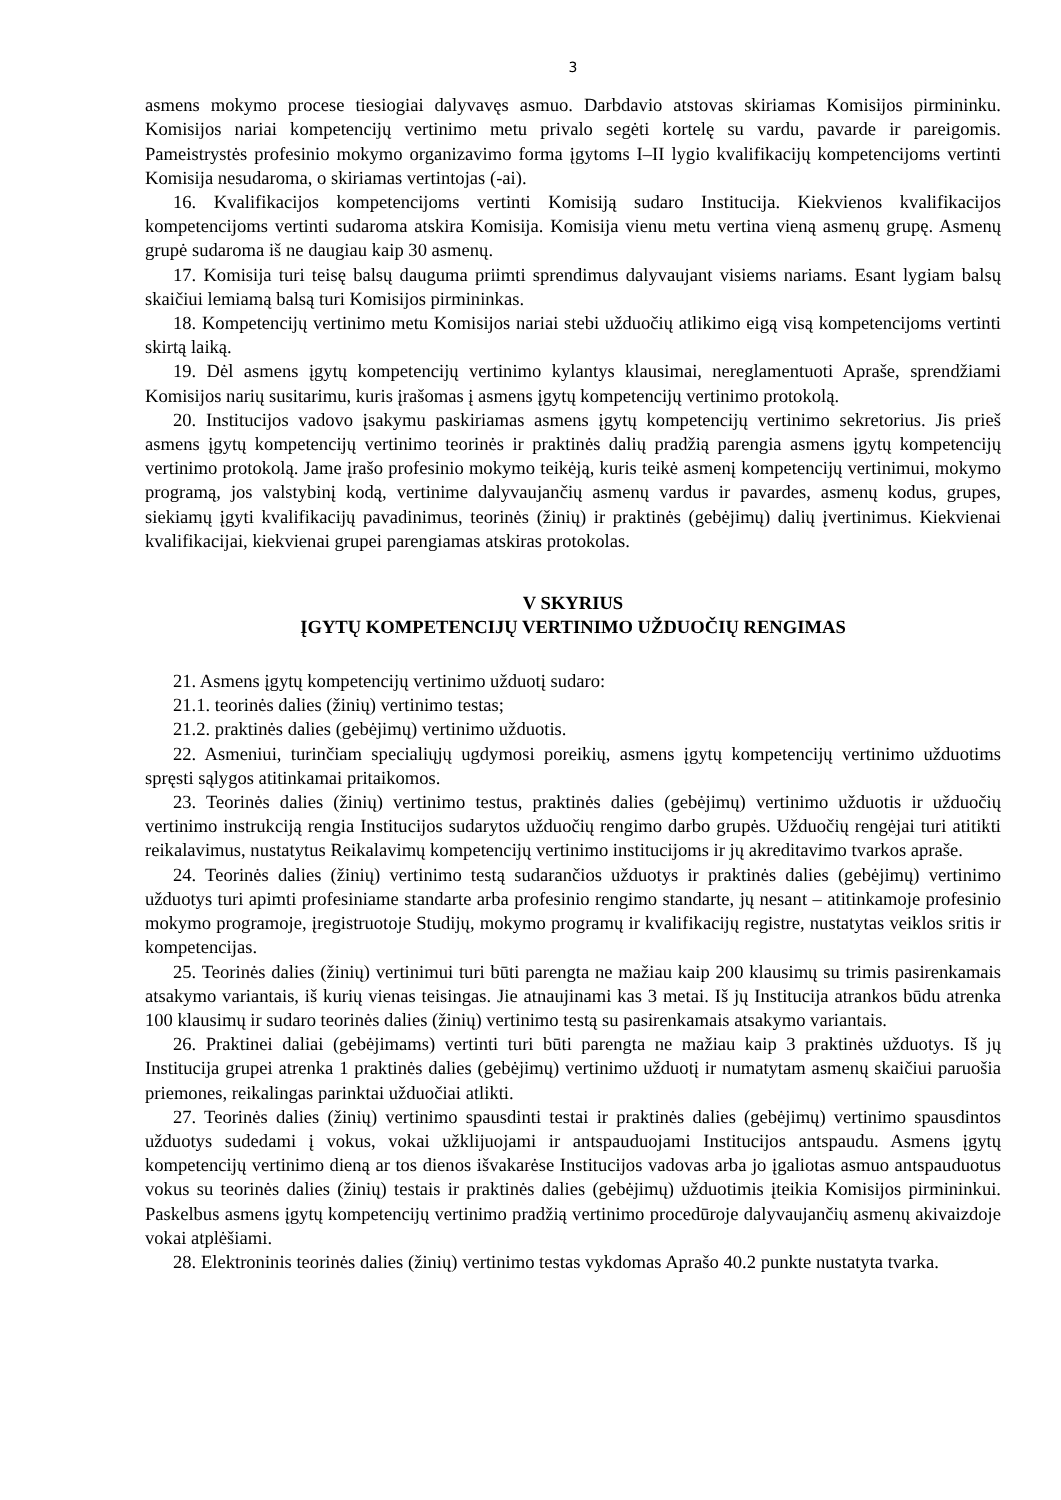3
asmens mokymo procese tiesiogiai dalyvavęs asmuo. Darbdavio atstovas skiriamas Komisijos pirmininku. Komisijos nariai kompetencijų vertinimo metu privalo segėti kortelę su vardu, pavarde ir pareigomis. Pameistrystės profesinio mokymo organizavimo forma įgytoms I–II lygio kvalifikacijų kompetencijoms vertinti Komisija nesudaroma, o skiriamas vertintojas (-ai).
16. Kvalifikacijos kompetencijoms vertinti Komisiją sudaro Institucija. Kiekvienos kvalifikacijos kompetencijoms vertinti sudaroma atskira Komisija. Komisija vienu metu vertina vieną asmenų grupę. Asmenų grupė sudaroma iš ne daugiau kaip 30 asmenų.
17. Komisija turi teisę balsų dauguma priimti sprendimus dalyvaujant visiems nariams. Esant lygiam balsų skaičiui lemiamą balsą turi Komisijos pirmininkas.
18. Kompetencijų vertinimo metu Komisijos nariai stebi užduočių atlikimo eigą visą kompetencijoms vertinti skirtą laiką.
19. Dėl asmens įgytų kompetencijų vertinimo kylantys klausimai, nereglamentuoti Apraše, sprendžiami Komisijos narių susitarimu, kuris įrašomas į asmens įgytų kompetencijų vertinimo protokolą.
20. Institucijos vadovo įsakymu paskiriamas asmens įgytų kompetencijų vertinimo sekretorius. Jis prieš asmens įgytų kompetencijų vertinimo teorinės ir praktinės dalių pradžią parengia asmens įgytų kompetencijų vertinimo protokolą. Jame įrašo profesinio mokymo teikėją, kuris teikė asmenį kompetencijų vertinimui, mokymo programą, jos valstybinį kodą, vertinime dalyvaujančių asmenų vardus ir pavardes, asmenų kodus, grupes, siekiamų įgyti kvalifikacijų pavadinimus, teorinės (žinių) ir praktinės (gebėjimų) dalių įvertinimus. Kiekvienai kvalifikacijai, kiekvienai grupei parengiamas atskiras protokolas.
V SKYRIUS
ĮGYTŲ KOMPETENCIJŲ VERTINIMO UŽDUOČIŲ RENGIMAS
21. Asmens įgytų kompetencijų vertinimo užduotį sudaro:
21.1. teorinės dalies (žinių) vertinimo testas;
21.2. praktinės dalies (gebėjimų) vertinimo užduotis.
22. Asmeniui, turinčiam specialiųjų ugdymosi poreikių, asmens įgytų kompetencijų vertinimo užduotims spręsti sąlygos atitinkamai pritaikomos.
23. Teorinės dalies (žinių) vertinimo testus, praktinės dalies (gebėjimų) vertinimo užduotis ir užduočių vertinimo instrukciją rengia Institucijos sudarytos užduočių rengimo darbo grupės. Užduočių rengėjai turi atitikti reikalavimus, nustatytus Reikalavimų kompetencijų vertinimo institucijoms ir jų akreditavimo tvarkos apraše.
24. Teorinės dalies (žinių) vertinimo testą sudarančios užduotys ir praktinės dalies (gebėjimų) vertinimo užduotys turi apimti profesiniame standarte arba profesinio rengimo standarte, jų nesant – atitinkamoje profesinio mokymo programoje, įregistruotoje Studijų, mokymo programų ir kvalifikacijų registre, nustatytas veiklos sritis ir kompetencijas.
25. Teorinės dalies (žinių) vertinimui turi būti parengta ne mažiau kaip 200 klausimų su trimis pasirenkamais atsakymo variantais, iš kurių vienas teisingas. Jie atnaujinami kas 3 metai. Iš jų Institucija atrankos būdu atrenka 100 klausimų ir sudaro teorinės dalies (žinių) vertinimo testą su pasirenkamais atsakymo variantais.
26. Praktinei daliai (gebėjimams) vertinti turi būti parengta ne mažiau kaip 3 praktinės užduotys. Iš jų Institucija grupei atrenka 1 praktinės dalies (gebėjimų) vertinimo užduotį ir numatytam asmenų skaičiui paruošia priemones, reikalingas parinktai užduočiai atlikti.
27. Teorinės dalies (žinių) vertinimo spausdinti testai ir praktinės dalies (gebėjimų) vertinimo spausdintos užduotys sudedami į vokus, vokai užklijuojami ir antspauduojami Institucijos antspaudu. Asmens įgytų kompetencijų vertinimo dieną ar tos dienos išvakarėse Institucijos vadovas arba jo įgaliotas asmuo antspauduotus vokus su teorinės dalies (žinių) testais ir praktinės dalies (gebėjimų) užduotimis įteikia Komisijos pirmininkui. Paskelbus asmens įgytų kompetencijų vertinimo pradžią vertinimo procedūroje dalyvaujančių asmenų akivaizdoje vokai atplėšiami.
28. Elektroninis teorinės dalies (žinių) vertinimo testas vykdomas Aprašo 40.2 punkte nustatyta tvarka.